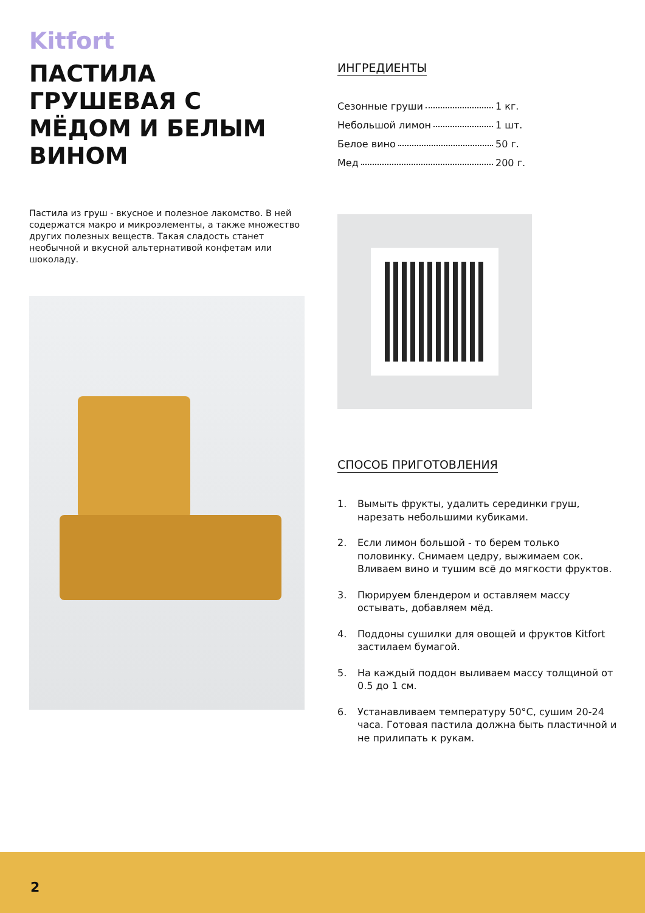Kitfort
ПАСТИЛА ГРУШЕВАЯ С МЁДОМ И БЕЛЫМ ВИНОМ
Пастила из груш - вкусное и полезное лакомство. В ней содержатся макро и микроэлементы, а также множество других полезных веществ. Такая сладость станет необычной и вкусной альтернативой конфетам или шоколаду.
ИНГРЕДИЕНТЫ
Сезонные груши 1 кг.
Небольшой лимон 1 шт.
Белое вино 50 г.
Мед 200 г.
СПОСОБ ПРИГОТОВЛЕНИЯ
1. Вымыть фрукты, удалить серединки груш, нарезать небольшими кубиками.
2. Если лимон большой - то берем только половинку. Снимаем цедру, выжимаем сок. Вливаем вино и тушим всё до мягкости фруктов.
3. Пюрируем блендером и оставляем массу остывать, добавляем мёд.
4. Поддоны сушилки для овощей и фруктов Kitfort застилаем бумагой.
5. На каждый поддон выливаем массу толщиной от 0.5 до 1 см.
6. Устанавливаем температуру 50°C, сушим 20-24 часа. Готовая пастила должна быть пластичной и не прилипать к рукам.
2